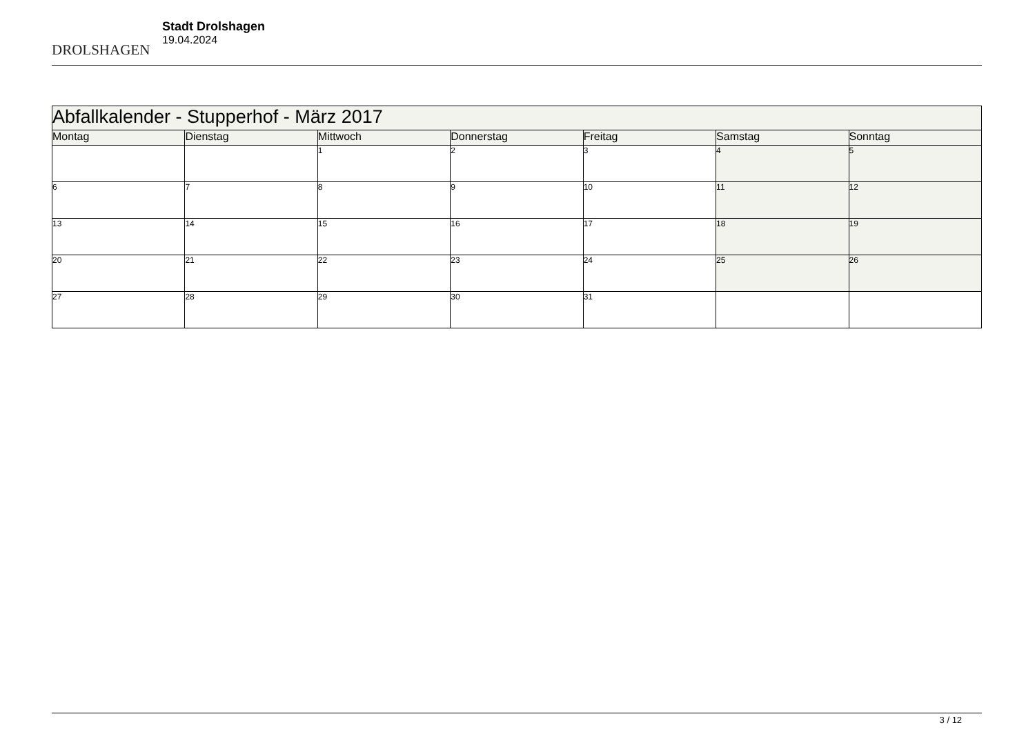DROLSHAGEN
Stadt Drolshagen
19.04.2024
| Abfallkalender - Stupperhof - März 2017 | | | | | | |
| --- | --- | --- | --- | --- | --- | --- |
| Montag | Dienstag | Mittwoch | Donnerstag | Freitag | Samstag | Sonntag |
| | | 1 | 2 | 3 | 4 | 5 |
| 6 | 7 | 8 | 9 | 10 | 11 | 12 |
| 13 | 14 | 15 | 16 | 17 | 18 | 19 |
| 20 | 21 | 22 | 23 | 24 | 25 | 26 |
| 27 | 28 | 29 | 30 | 31 | | |
3 / 12